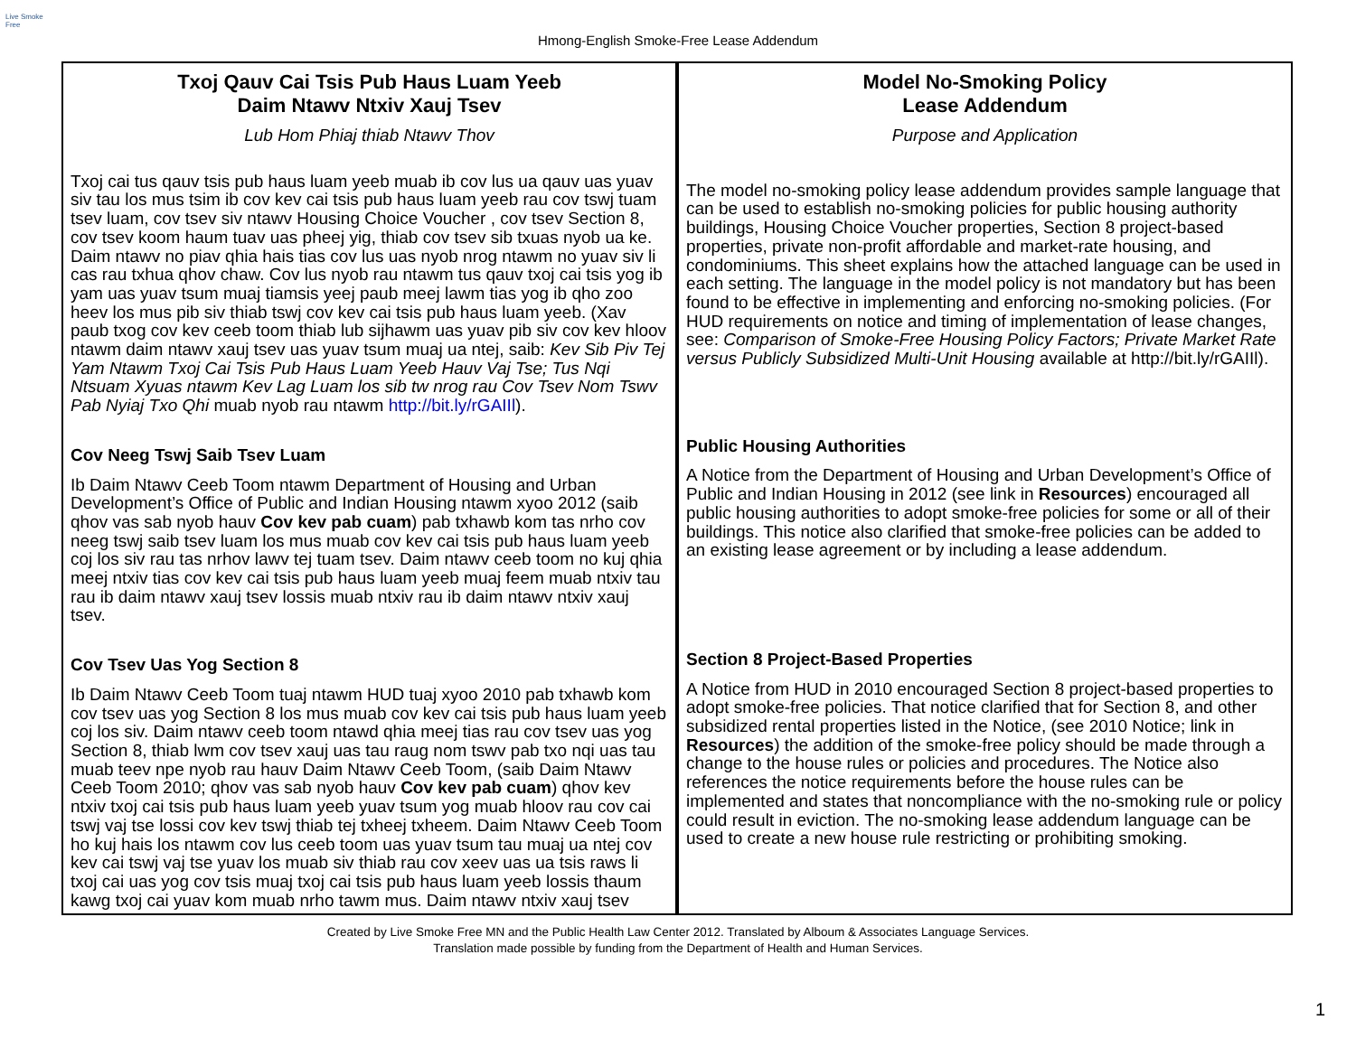Live Smoke Free
Hmong-English Smoke-Free Lease Addendum
| Txoj Qauv Cai Tsis Pub Haus Luam Yeeb Daim Ntawv Ntxiv Xauj Tsev Lub Hom Phiaj thiab Ntawv Thov Txoj cai tus qauv tsis pub haus luam yeeb muab ib cov lus ua qauv uas yuav siv tau los mus tsim ib cov kev cai tsis pub haus luam yeeb rau cov tswj tuam tsev luam, cov tsev siv ntawv Housing Choice Voucher , cov tsev Section 8, cov tsev koom haum tuav uas pheej yig, thiab cov tsev sib txuas nyob ua ke. Daim ntawv no piav qhia hais tias cov lus uas nyob nrog ntawm no yuav siv li cas rau txhua qhov chaw. Cov lus nyob rau ntawm tus qauv txoj cai tsis yog ib yam uas yuav tsum muaj tiamsis yeej paub meej lawm tias yog ib qho zoo heev los mus pib siv thiab tswj cov kev cai tsis pub haus luam yeeb. (Xav paub txog cov kev ceeb toom thiab lub sijhawm uas yuav pib siv cov kev hloov ntawm daim ntawv xauj tsev uas yuav tsum muaj ua ntej, saib: Kev Sib Piv Tej Yam Ntawm Txoj Cai Tsis Pub Haus Luam Yeeb Hauv Vaj Tse; Tus Nqi Ntsuam Xyuas ntawm Kev Lag Luam los sib tw nrog rau Cov Tsev Nom Tswv Pab Nyiaj Txo Qhi muab nyob rau ntawm http://bit.ly/rGAIIl ). Cov Neeg Tswj Saib Tsev Luam Ib Daim Ntawv Ceeb Toom ntawm Department of Housing and Urban Development’s Office of Public and Indian Housing ntawm xyoo 2012 (saib qhov vas sab nyob hauv Cov kev pab cuam ) pab txhawb kom tas nrho cov neeg tswj saib tsev luam los mus muab cov kev cai tsis pub haus luam yeeb coj los siv rau tas nrhov lawv tej tuam tsev. Daim ntawv ceeb toom no kuj qhia meej ntxiv tias cov kev cai tsis pub haus luam yeeb muaj feem muab ntxiv tau rau ib daim ntawv xauj tsev lossis muab ntxiv rau ib daim ntawv ntxiv xauj tsev. Cov Tsev Uas Yog Section 8 Ib Daim Ntawv Ceeb Toom tuaj ntawm HUD tuaj xyoo 2010 pab txhawb kom cov tsev uas yog Section 8 los mus muab cov kev cai tsis pub haus luam yeeb coj los siv. Daim ntawv ceeb toom ntawd qhia meej tias rau cov tsev uas yog Section 8, thiab lwm cov tsev xauj uas tau raug nom tswv pab txo nqi uas tau muab teev npe nyob rau hauv Daim Ntawv Ceeb Toom, (saib Daim Ntawv Ceeb Toom 2010; qhov vas sab nyob hauv Cov kev pab cuam ) qhov kev ntxiv txoj cai tsis pub haus luam yeeb yuav tsum yog muab hloov rau cov cai tswj vaj tse lossi cov kev tswj thiab tej txheej txheem. Daim Ntawv Ceeb Toom ho kuj hais los ntawm cov lus ceeb toom uas yuav tsum tau muaj ua ntej cov kev cai tswj vaj tse yuav los muab siv thiab rau cov xeev uas ua tsis raws li txoj cai uas yog cov tsis muaj txoj cai tsis pub haus luam yeeb lossis thaum kawg txoj cai yuav kom muab nrho tawm mus. Daim ntawv ntxiv xauj tsev | Model No-Smoking Policy Lease Addendum Purpose and Application The model no-smoking policy lease addendum provides sample language that can be used to establish no-smoking policies for public housing authority buildings, Housing Choice Voucher properties, Section 8 project-based properties, private non-profit affordable and market-rate housing, and condominiums. This sheet explains how the attached language can be used in each setting. The language in the model policy is not mandatory but has been found to be effective in implementing and enforcing no-smoking policies. (For HUD requirements on notice and timing of implementation of lease changes, see: Comparison of Smoke-Free Housing Policy Factors; Private Market Rate versus Publicly Subsidized Multi-Unit Housing available at http://bit.ly/rGAIIl). Public Housing Authorities A Notice from the Department of Housing and Urban Development’s Office of Public and Indian Housing in 2012 (see link in Resources ) encouraged all public housing authorities to adopt smoke-free policies for some or all of their buildings. This notice also clarified that smoke-free policies can be added to an existing lease agreement or by including a lease addendum. Section 8 Project-Based Properties A Notice from HUD in 2010 encouraged Section 8 project-based properties to adopt smoke-free policies. That notice clarified that for Section 8, and other subsidized rental properties listed in the Notice, (see 2010 Notice; link in Resources ) the addition of the smoke-free policy should be made through a change to the house rules or policies and procedures. The Notice also references the notice requirements before the house rules can be implemented and states that noncompliance with the no-smoking rule or policy could result in eviction. The no-smoking lease addendum language can be used to create a new house rule restricting or prohibiting smoking. |
Created by Live Smoke Free MN and the Public Health Law Center 2012. Translated by Alboum & Associates Language Services.
Translation made possible by funding from the Department of Health and Human Services.
1